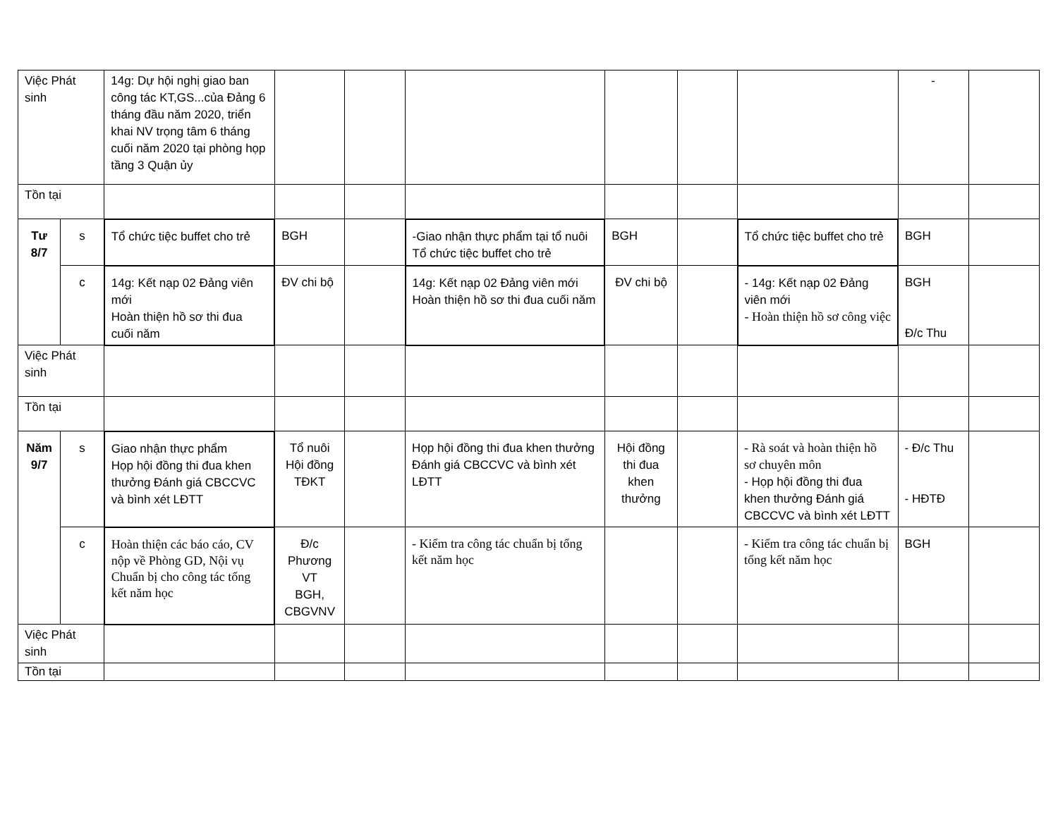| Việc Phát sinh | | 14g: Dự hội nghị giao ban công tác KT,GS...của Đảng 6 tháng đầu năm 2020, triển khai NV trọng tâm 6 tháng cuối năm 2020 tại phòng họp tầng 3 Quận ủy | | | | | | | - | |
| Tồn tại | | | | | | | | | | |
| Tư 8/7 | s | Tổ chức tiệc buffet cho trẻ | BGH | | -Giao nhận thực phẩm tại tổ nuôi Tổ chức tiệc buffet cho trẻ | BGH | | Tổ chức tiệc buffet cho trẻ | BGH | |
| | c | 14g: Kết nạp 02 Đảng viên mới Hoàn thiện hồ sơ thi đua cuối năm | ĐV chi bộ | | 14g: Kết nạp 02 Đảng viên mới Hoàn thiện hồ sơ thi đua cuối năm | ĐV chi bộ | | - 14g: Kết nạp 02 Đảng viên mới - Hoàn thiện hồ sơ công việc | BGH Đ/c Thu | |
| Việc Phát sinh | | | | | | | | | | |
| Tồn tại | | | | | | | | | | |
| Năm 9/7 | s | Giao nhận thực phẩm Họp hội đồng thi đua khen thưởng Đánh giá CBCCVC và bình xét LĐTT | Tổ nuôi Hội đồng TĐKT | | Họp hội đồng thi đua khen thưởng Đánh giá CBCCVC và bình xét LĐTT | Hội đồng thi đua khen thưởng | | - Rà soát và hoàn thiện hồ sơ chuyên môn - Họp hội đồng thi đua khen thưởng Đánh giá CBCCVC và bình xét LĐTT | - Đ/c Thu - HĐTĐ | |
| | c | Hoàn thiện các báo cáo, CV nộp về Phòng GD, Nội vụ Chuẩn bị cho công tác tổng kết năm học | Đ/c Phương VT BGH, CBGVNV | | - Kiểm tra công tác chuẩn bị tổng kết năm học | | | - Kiểm tra công tác chuẩn bị tổng kết năm học | BGH | |
| Việc Phát sinh | | | | | | | | | | |
| Tồn tại | | | | | | | | | | |